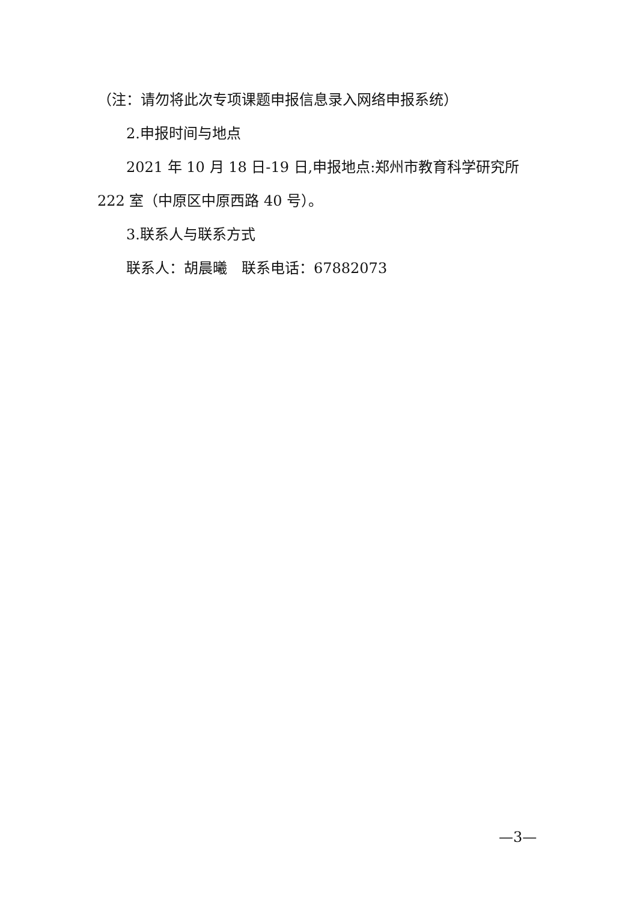（注：请勿将此次专项课题申报信息录入网络申报系统）
2.申报时间与地点
2021 年 10 月 18 日-19 日,申报地点:郑州市教育科学研究所 222 室（中原区中原西路 40 号）。
3.联系人与联系方式
联系人：胡晨曦　联系电话：67882073
—3—